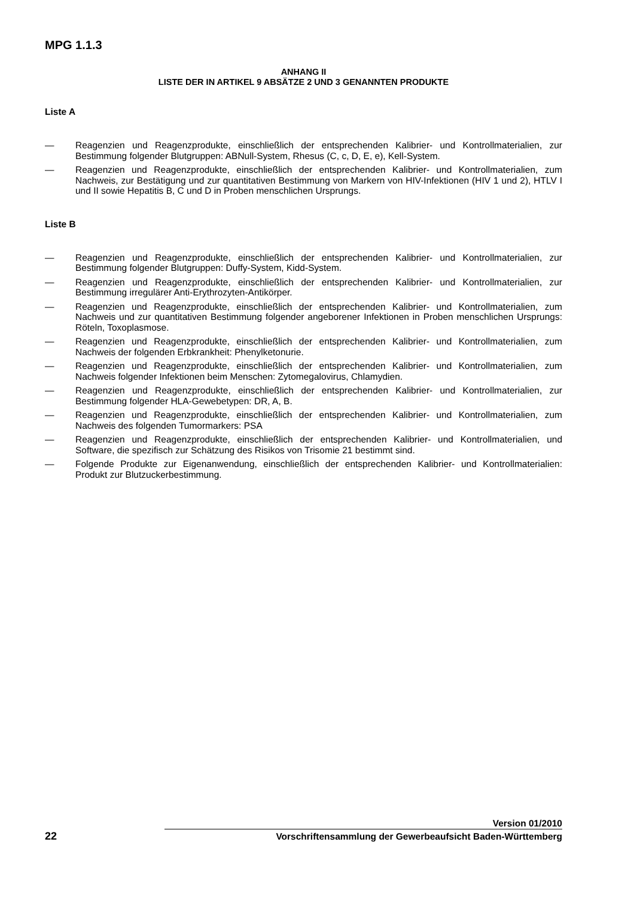MPG 1.1.3
ANHANG II
LISTE DER IN ARTIKEL 9 ABSÄTZE 2 UND 3 GENANNTEN PRODUKTE
Liste A
— Reagenzien und Reagenzprodukte, einschließlich der entsprechenden Kalibrier- und Kontrollmaterialien, zur Bestimmung folgender Blutgruppen: ABNull-System, Rhesus (C, c, D, E, e), Kell-System.
— Reagenzien und Reagenzprodukte, einschließlich der entsprechenden Kalibrier- und Kontrollmaterialien, zum Nachweis, zur Bestätigung und zur quantitativen Bestimmung von Markern von HIV-Infektionen (HIV 1 und 2), HTLV I und II sowie Hepatitis B, C und D in Proben menschlichen Ursprungs.
Liste B
— Reagenzien und Reagenzprodukte, einschließlich der entsprechenden Kalibrier- und Kontrollmaterialien, zur Bestimmung folgender Blutgruppen: Duffy-System, Kidd-System.
— Reagenzien und Reagenzprodukte, einschließlich der entsprechenden Kalibrier- und Kontrollmaterialien, zur Bestimmung irregulärer Anti-Erythrozyten-Antikörper.
— Reagenzien und Reagenzprodukte, einschließlich der entsprechenden Kalibrier- und Kontrollmaterialien, zum Nachweis und zur quantitativen Bestimmung folgender angeborener Infektionen in Proben menschlichen Ursprungs: Röteln, Toxoplasmose.
— Reagenzien und Reagenzprodukte, einschließlich der entsprechenden Kalibrier- und Kontrollmaterialien, zum Nachweis der folgenden Erbkrankheit: Phenylketonurie.
— Reagenzien und Reagenzprodukte, einschließlich der entsprechenden Kalibrier- und Kontrollmaterialien, zum Nachweis folgender Infektionen beim Menschen: Zytomegalovirus, Chlamydien.
— Reagenzien und Reagenzprodukte, einschließlich der entsprechenden Kalibrier- und Kontrollmaterialien, zur Bestimmung folgender HLA-Gewebetypen: DR, A, B.
— Reagenzien und Reagenzprodukte, einschließlich der entsprechenden Kalibrier- und Kontrollmaterialien, zum Nachweis des folgenden Tumormarkers: PSA
— Reagenzien und Reagenzprodukte, einschließlich der entsprechenden Kalibrier- und Kontrollmaterialien, und Software, die spezifisch zur Schätzung des Risikos von Trisomie 21 bestimmt sind.
— Folgende Produkte zur Eigenanwendung, einschließlich der entsprechenden Kalibrier- und Kontrollmaterialien: Produkt zur Blutzuckerbestimmung.
Version 01/2010
22
Vorschriftensammlung der Gewerbeaufsicht Baden-Württemberg